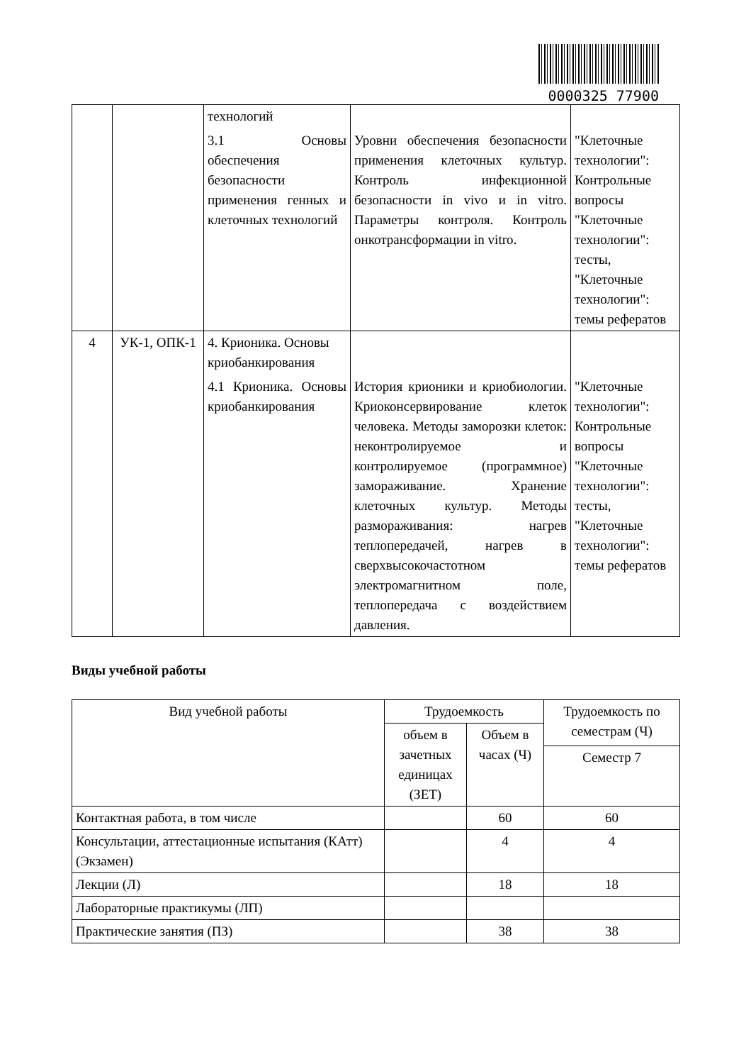0000325 77900
| | | технологий 3.1 Основы обеспечения безопасности применения генных и клеточных технологий | Уровни обеспечения безопасности применения клеточных культур. Контроль инфекционной безопасности in vivo и in vitro. Параметры контроля. Контроль онкотрансформации in vitro. | "Клеточные технологии": Контрольные вопросы "Клеточные технологии": тесты, "Клеточные технологии": темы рефератов |
| 4 | УК-1, ОПК-1 | 4. Крионика. Основы криобанкирования 4.1 Крионика. Основы криобанкирования | История крионики и криобиологии. Криоконсервирование клеток человека. Методы заморозки клеток: неконтролируемое и контролируемое (программное) замораживание. Хранение клеточных культур. Методы размораживания: нагрев теплопередачей, нагрев в сверхвысокочастотном электромагнитном поле, теплопередача с воздействием давления. | "Клеточные технологии": Контрольные вопросы "Клеточные технологии": тесты, "Клеточные технологии": темы рефератов |
Виды учебной работы
| Вид учебной работы | Трудоемкость | | Трудоемкость по семестрам (Ч) |
| --- | --- | --- | --- |
| | объем в зачетных единицах (ЗЕТ) | Объем в часах (Ч) | |
| | | | Семестр 7 |
| Контактная работа, в том числе | | 60 | 60 |
| Консультации, аттестационные испытания (КАтт) (Экзамен) | | 4 | 4 |
| Лекции (Л) | | 18 | 18 |
| Лабораторные практикумы (ЛП) | | | |
| Практические занятия (ПЗ) | | 38 | 38 |